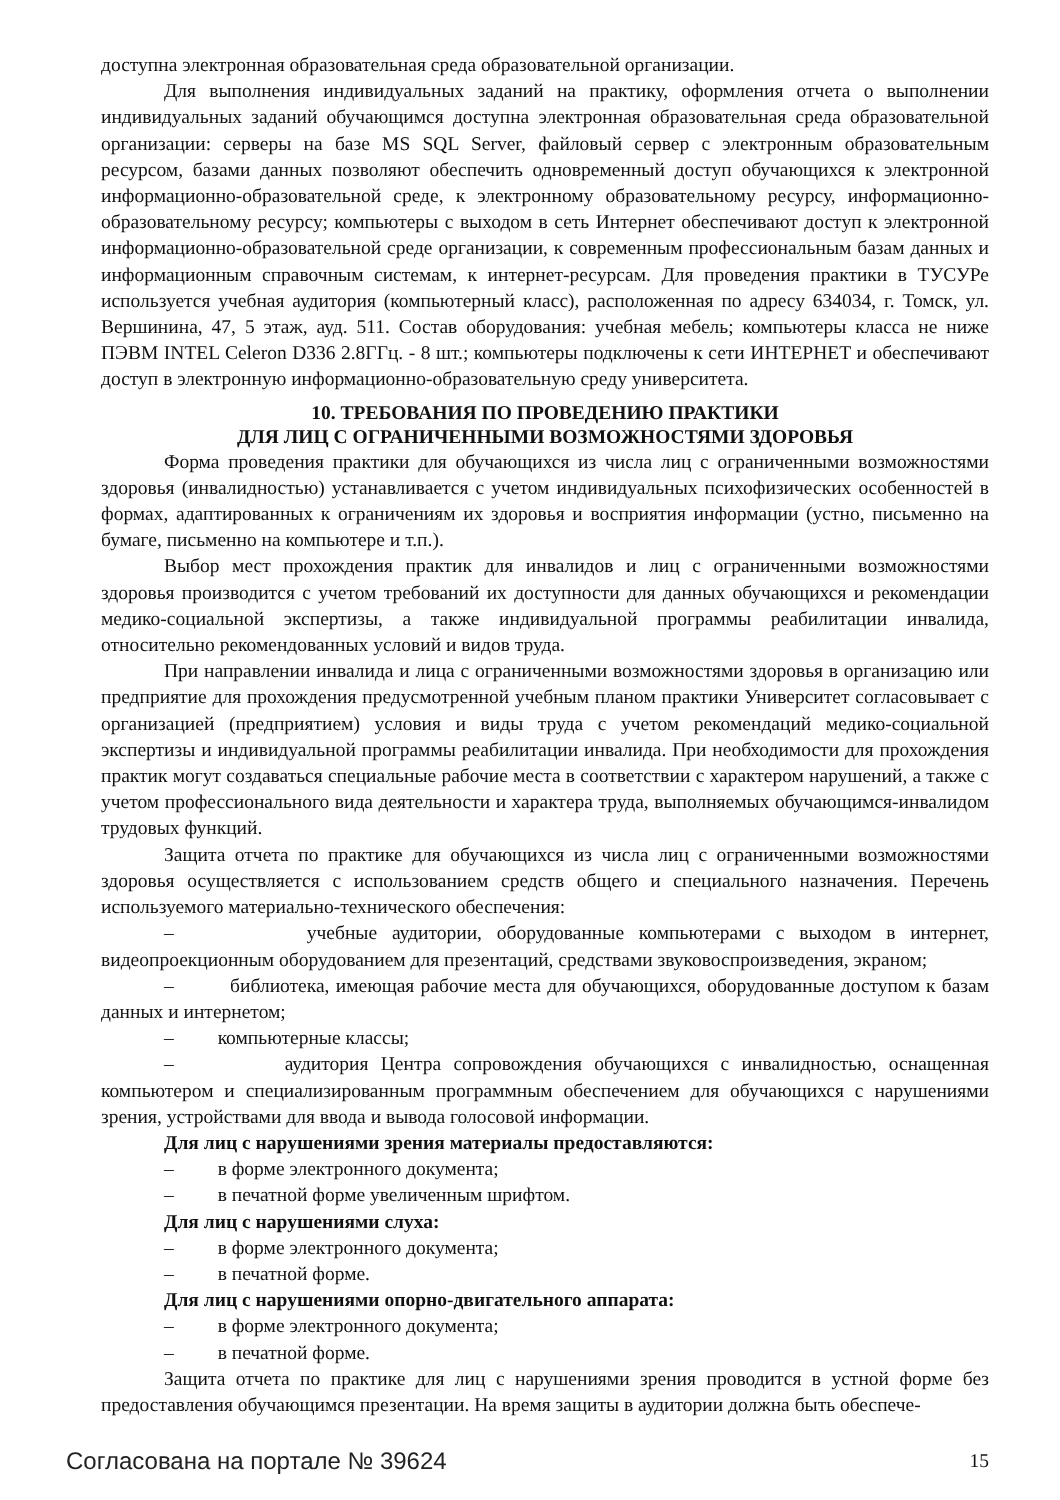доступна электронная образовательная среда образовательной организации.
Для выполнения индивидуальных заданий на практику, оформления отчета о выполнении индивидуальных заданий обучающимся доступна электронная образовательная среда образовательной организации: серверы на базе MS SQL Server, файловый сервер с электронным образовательным ресурсом, базами данных позволяют обеспечить одновременный доступ обучающихся к электронной информационно-образовательной среде, к электронному образовательному ресурсу, информационно-образовательному ресурсу; компьютеры с выходом в сеть Интернет обеспечивают доступ к электронной информационно-образовательной среде организации, к современным профессиональным базам данных и информационным справочным системам, к интернет-ресурсам. Для проведения практики в ТУСУРе используется учебная аудитория (компьютерный класс), расположенная по адресу 634034, г. Томск, ул. Вершинина, 47, 5 этаж, ауд. 511. Состав оборудования: учебная мебель; компьютеры класса не ниже ПЭВМ INTEL Celeron D336 2.8ГГц. - 8 шт.; компьютеры подключены к сети ИНТЕРНЕТ и обеспечивают доступ в электронную информационно-образовательную среду университета.
10. ТРЕБОВАНИЯ ПО ПРОВЕДЕНИЮ ПРАКТИКИ
ДЛЯ ЛИЦ С ОГРАНИЧЕННЫМИ ВОЗМОЖНОСТЯМИ ЗДОРОВЬЯ
Форма проведения практики для обучающихся из числа лиц с ограниченными возможностями здоровья (инвалидностью) устанавливается с учетом индивидуальных психофизических особенностей в формах, адаптированных к ограничениям их здоровья и восприятия информации (устно, письменно на бумаге, письменно на компьютере и т.п.).
Выбор мест прохождения практик для инвалидов и лиц с ограниченными возможностями здоровья производится с учетом требований их доступности для данных обучающихся и рекомендации медико-социальной экспертизы, а также индивидуальной программы реабилитации инвалида, относительно рекомендованных условий и видов труда.
При направлении инвалида и лица с ограниченными возможностями здоровья в организацию или предприятие для прохождения предусмотренной учебным планом практики Университет согласовывает с организацией (предприятием) условия и виды труда с учетом рекомендаций медико-социальной экспертизы и индивидуальной программы реабилитации инвалида. При необходимости для прохождения практик могут создаваться специальные рабочие места в соответствии с характером нарушений, а также с учетом профессионального вида деятельности и характера труда, выполняемых обучающимся-инвалидом трудовых функций.
Защита отчета по практике для обучающихся из числа лиц с ограниченными возможностями здоровья осуществляется с использованием средств общего и специального назначения. Перечень используемого материально-технического обеспечения:
– учебные аудитории, оборудованные компьютерами с выходом в интернет, видеопроекционным оборудованием для презентаций, средствами звуковоспроизведения, экраном;
– библиотека, имеющая рабочие места для обучающихся, оборудованные доступом к базам данных и интернетом;
– компьютерные классы;
– аудитория Центра сопровождения обучающихся с инвалидностью, оснащенная компьютером и специализированным программным обеспечением для обучающихся с нарушениями зрения, устройствами для ввода и вывода голосовой информации.
Для лиц с нарушениями зрения материалы предоставляются:
– в форме электронного документа;
– в печатной форме увеличенным шрифтом.
Для лиц с нарушениями слуха:
– в форме электронного документа;
– в печатной форме.
Для лиц с нарушениями опорно-двигательного аппарата:
– в форме электронного документа;
– в печатной форме.
Защита отчета по практике для лиц с нарушениями зрения проводится в устной форме без предоставления обучающимся презентации. На время защиты в аудитории должна быть обеспече-
Согласована на портале № 39624 15